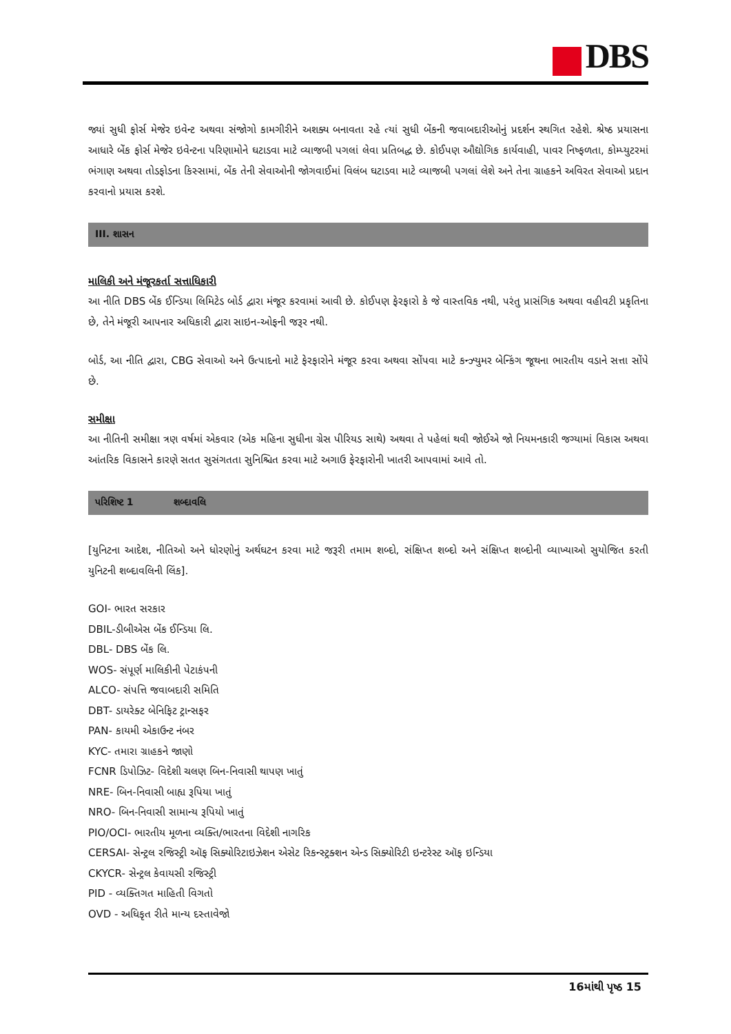DBS
જ્યાં સુધી ફોર્સ મેજેર ઇવેન્ટ અથવા સંજોગો કામગીરીને અશક્ય બનાવતા રહે ત્યાં સુધી બેંકની જવાબદારીઓનું પ્રદર્શન સ્થગિત રહેશે. શ્રેષ્ઠ પ્રયાસના આધારે બેંક ફોર્સ મેજેર ઇવેન્ટના પરિણામોને ઘટાડવા માટે વ્યાજબી પગલાં લેવા પ્રતિબદ્ધ છે. કોઈપણ ઔદ્યોગિક કાર્યવાહી, પાવર નિષ્ફળતા, કોમ્પ્યુટરમાં ભંગાણ અથવા તોડફોડના કિસ્સામાં, બેંક તેની સેવાઓની જોગવાઈમાં વિલંબ ઘટાડવા માટે વ્યાજબી પગલાં લેશે અને તેના ગ્રાહકને અવિરત સેવાઓ પ્રદાન કરવાનો પ્રયાસ કરશે.
III. શાસન
માલિકી અને મંજૂરકર્તા સત્તાધિકારી
આ નીતિ DBS બેંક ઈન્ડિયા લિમિટેડ બોર્ડ દ્વારા મંજૂર કરવામાં આવી છે. કોઈપણ ફેરફારો કે જે વાસ્તવિક નથી, પરંતુ પ્રાસંગિક અથવા વહીવટી પ્રકૃતિના છે, તેને મંજૂરી આપનાર અધિકારી દ્વારા સાઇન-ઓફની જરૂર નથી.
બોર્ડ, આ નીતિ દ્વારા, CBG સેવાઓ અને ઉત્પાદનો માટે ફેરફારોને મંજૂર કરવા અથવા સોંપવા માટે કન્ઝ્યુમર બેન્કિંગ જૂથના ભારતીય વડાને સત્તા સોંપે છે.
સમીક્ષા
આ નીતિની સમીક્ષા ત્રણ વર્ષમાં એકવાર (એક મહિના સુધીના ગ્રેસ પીરિયડ સાથે) અથવા તે પહેલાં થવી જોઈએ જો નિયમનકારી જગ્યામાં વિકાસ અથવા આંતરિક વિકાસને કારણે સતત સુસંગતતા સુનિશ્ચિત કરવા માટે અગાઉ ફેરફારોની ખાતરી આપવામાં આવે તો.
પરિશિષ્ટ 1 શબ્દાવલિ
[યુનિટના આદેશ, નીતિઓ અને ધોરણોનું અર્થઘટન કરવા માટે જરૂરી તમામ શબ્દો, સંક્ષિપ્ત શબ્દો અને સંક્ષિપ્ત શબ્દોની વ્યાખ્યાઓ સુયોજિત કરતી યુનિટની શબ્દાવલિની લિંક].
GOI- ભારત સરકાર
DBIL-ડીબીએસ બેંક ઈન્ડિયા લિ.
DBL- DBS બેંક લિ.
WOS- સંપૂર્ણ માલિકીની પેટાકંપની
ALCO- સંપત્તિ જવાબદારી સમિતિ
DBT- ડાયરેક્ટ બેનિફિટ ટ્રાન્સફર
PAN- કાયમી એકાઉન્ટ નંબર
KYC- તમારા ગ્રાહકને જાણો
FCNR ડિપોઝિટ- વિદેશી ચલણ બિન-નિવાસી થાપણ ખાતું
NRE- બિન-નિવાસી બાહ્ય રૂપિયા ખાતું
NRO- બિન-નિવાસી સામાન્ય રૂપિયો ખાતું
PIO/OCI- ભારતીય મૂળના વ્યક્તિ/ભારતના વિદેશી નાગરિક
CERSAI- સેન્ટ્રલ રજિસ્ટ્રી ઑફ સિક્યોરિટાઇઝેશન એસેટ રિકન્સ્ટ્રક્શન એન્ડ સિક્યોરિટી ઇન્ટરેસ્ટ ઑફ ઇન્ડિયા
CKYCR- સેન્ટ્રલ કેવાયસી રજિસ્ટ્રી
PID - વ્યક્તિગત માહિતી વિગતો
OVD - અધિકૃત રીતે માન્ય દસ્તાવેજો
16માંથી પૃષ્ઠ 15